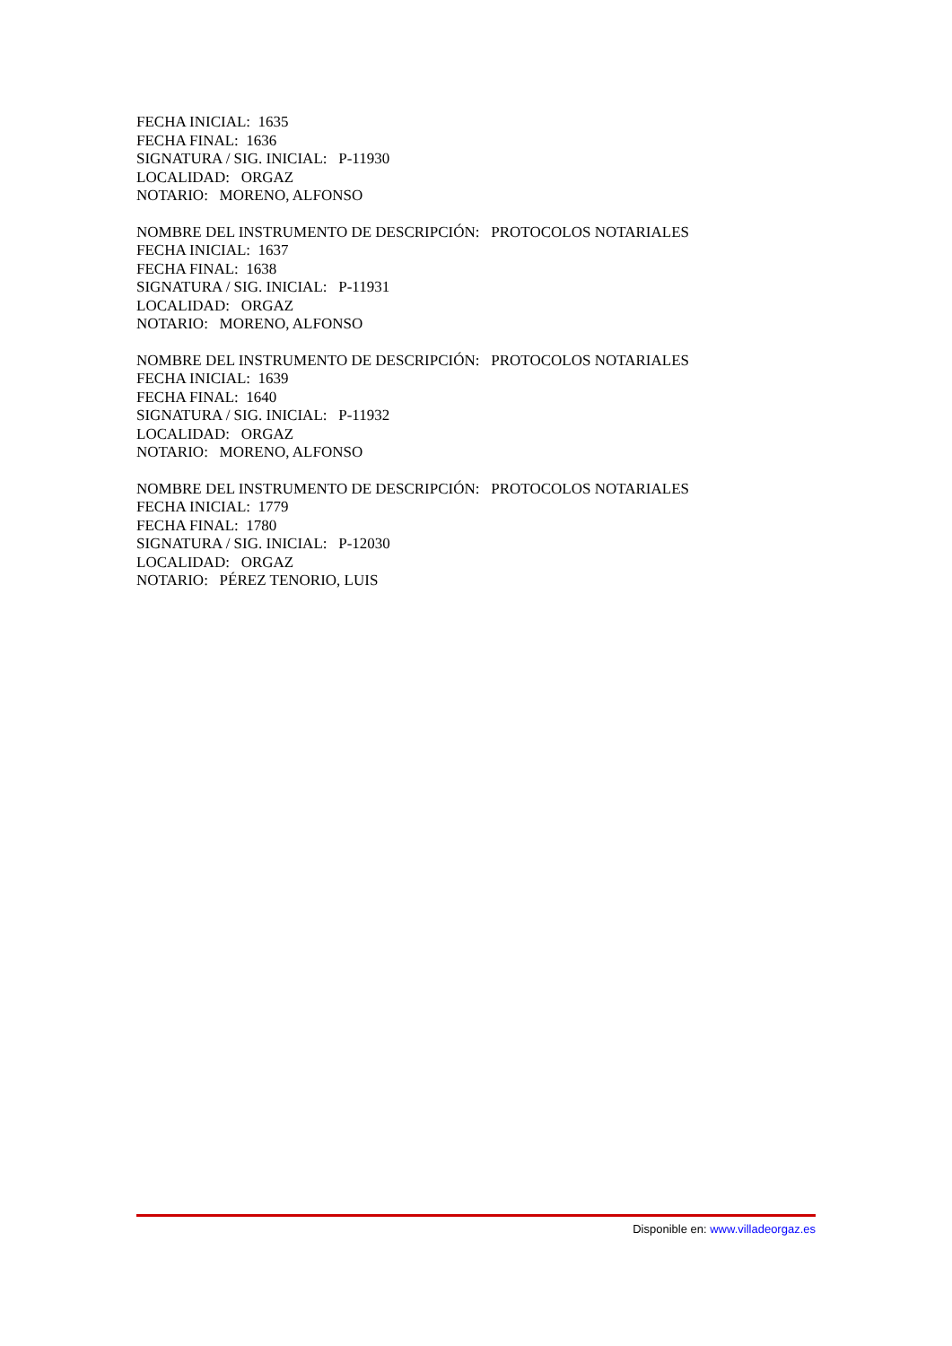FECHA INICIAL: 1635 FECHA FINAL: 1636 SIGNATURA / SIG. INICIAL: P-11930 LOCALIDAD: ORGAZ NOTARIO: MORENO, ALFONSO
NOMBRE DEL INSTRUMENTO DE DESCRIPCIÓN: PROTOCOLOS NOTARIALES FECHA INICIAL: 1637 FECHA FINAL: 1638 SIGNATURA / SIG. INICIAL: P-11931 LOCALIDAD: ORGAZ NOTARIO: MORENO, ALFONSO
NOMBRE DEL INSTRUMENTO DE DESCRIPCIÓN: PROTOCOLOS NOTARIALES FECHA INICIAL: 1639 FECHA FINAL: 1640 SIGNATURA / SIG. INICIAL: P-11932 LOCALIDAD: ORGAZ NOTARIO: MORENO, ALFONSO
NOMBRE DEL INSTRUMENTO DE DESCRIPCIÓN: PROTOCOLOS NOTARIALES FECHA INICIAL: 1779 FECHA FINAL: 1780 SIGNATURA / SIG. INICIAL: P-12030 LOCALIDAD: ORGAZ NOTARIO: PÉREZ TENORIO, LUIS
Disponible en: www.villadeorgaz.es